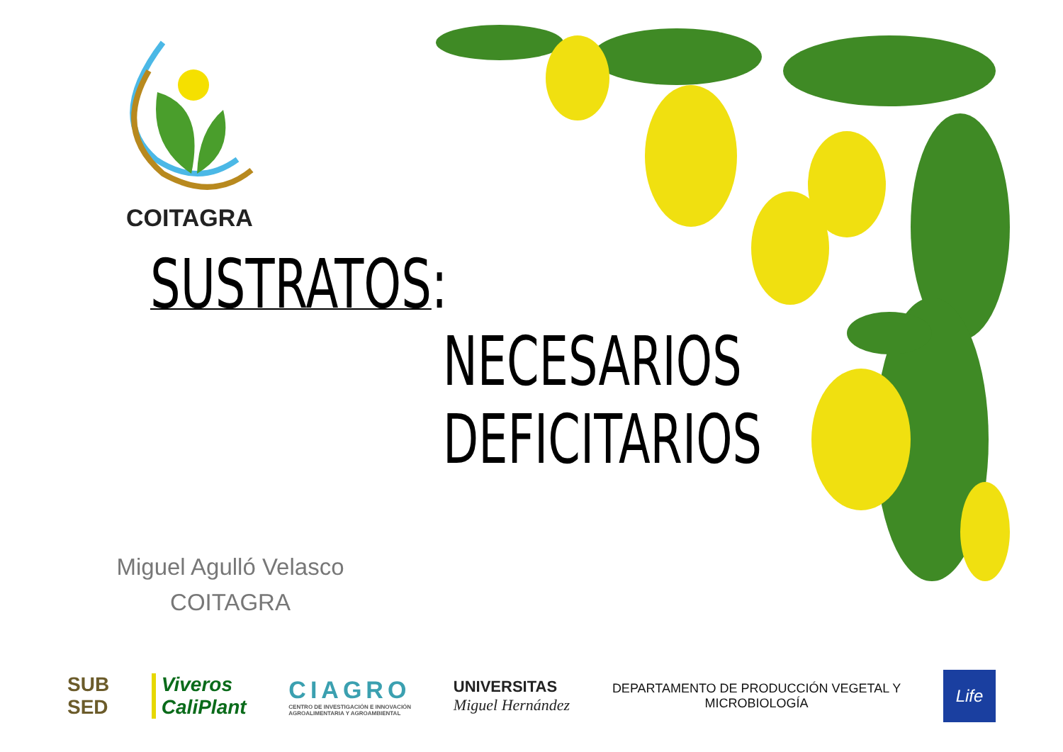COITAGRA
SUSTRATOS:
NECESARIOS
DEFICITARIOS
Miguel Agulló Velasco
COITAGRA
SUB
SED
Viveros
CaliPlant
CIAGRO
CENTRO DE INVESTIGACIÓN E INNOVACIÓN
AGROALIMENTARIA Y AGROAMBIENTAL
UNIVERSITAS
Miguel Hernández
DEPARTAMENTO DE PRODUCCIÓN VEGETAL Y
MICROBIOLOGÍA
Life